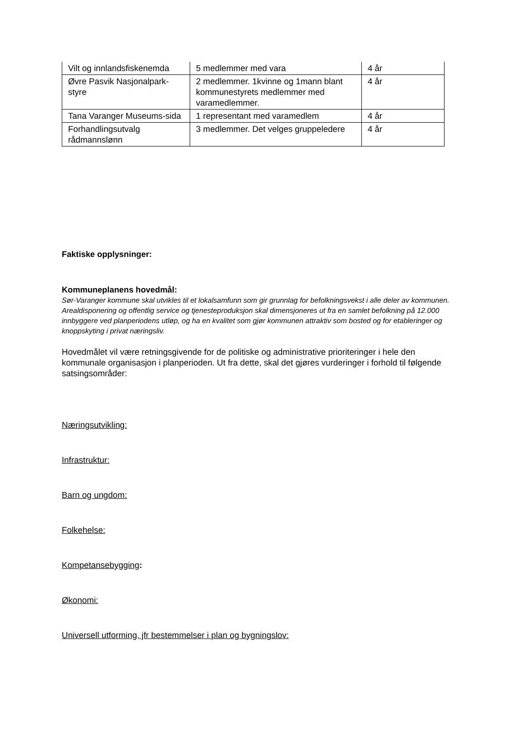| Vilt og innlandsfiskenemda | 5 medlemmer med vara | 4 år |
| Øvre Pasvik Nasjonalpark-styre | 2 medlemmer. 1kvinne og 1mann blant kommunestyrets medlemmer med varamedlemmer. | 4 år |
| Tana Varanger Museums-sida | 1 representant med varamedlem | 4 år |
| Forhandlingsutvalg rådmannslønn | 3 medlemmer. Det velges gruppeledere | 4 år |
Faktiske opplysninger:
Kommuneplanens hovedmål:
Sør-Varanger kommune skal utvikles til et lokalsamfunn som gir grunnlag for befolkningsvekst i alle deler av kommunen. Arealdisponering og offentlig service og tjenesteproduksjon skal dimensjoneres ut fra en samlet befolkning på 12.000 innbyggere ved planperiodens utløp, og ha en kvalitet som gjør kommunen attraktiv som bosted og for etableringer og knoppskyting i privat næringsliv.
Hovedmålet vil være retningsgivende for de politiske og administrative prioriteringer i hele den kommunale organisasjon i planperioden. Ut fra dette, skal det gjøres vurderinger i forhold til følgende satsingsområder:
Næringsutvikling:
Infrastruktur:
Barn og ungdom:
Folkehelse:
Kompetansebygging:
Økonomi:
Universell utforming, jfr bestemmelser i plan og bygningslov: